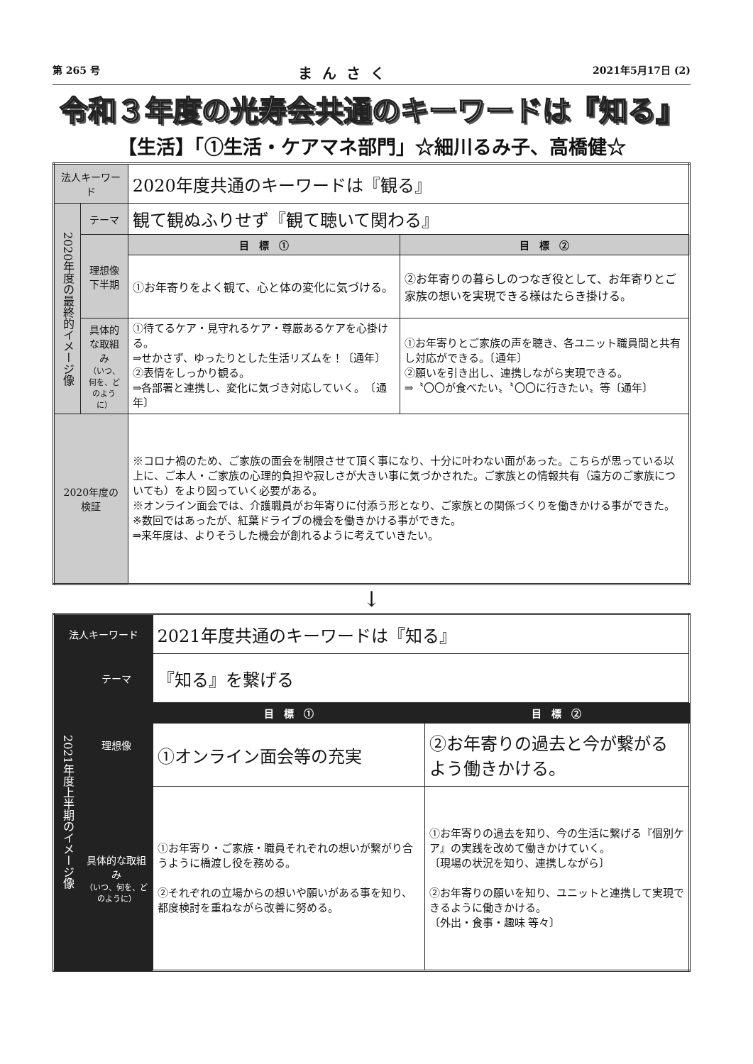第 265 号 まんさく 2021年5月17日 (2)
令和３年度の光寿会共通のキーワードは『知る』
【生活】「①生活・ケアマネ部門」☆細川るみ子、高橋健☆
| 法人キーワード | | 2020年度共通のキーワードは『観る』 | |
| 2020年度の最終的イメージ像 | テーマ | 観て観ぬふりせず『観て聴いて関わる』 | |
| | 理想像 下半期 | 目 標 ① | 目 標 ② |
| | | ①お年寄りをよく観て、心と体の変化に気づける。 | ②お年寄りの暮らしのつなぎ役として、お年寄りとご家族の想いを実現できる様はたらき掛ける。 |
| | 具体的な取組み （いつ、何を、どのように） | ①待てるケア・見守れるケア・尊厳あるケアを心掛ける。 ⇒せかさず、ゆったりとした生活リズムを！〔通年〕 ②表情をしっかり観る。 ⇒各部署と連携し、変化に気づき対応していく。 〔通年〕 | ①お年寄りとご家族の声を聴き、各ユニット職員間と共有し対応ができる。〔通年〕 ②願いを引き出し、連携しながら実現できる。 ⇒〝〇〇が食べたい〟〝〇〇に行きたい〟等〔通年〕 |
| 2020年度の検証 | | ※コロナ禍のため、ご家族の面会を制限させて頂く事になり、十分に叶わない面があった。こちらが思っている以上に、ご本人・ご家族の心理的負担や寂しさが大きい事に気づかされた。ご家族との情報共有（遠方のご家族についても）をより図っていく必要がある。 ※オンライン面会では、介護職員がお年寄りに付添う形となり、ご家族との関係づくりを働きかける事ができた。 ※数回ではあったが、紅葉ドライブの機会を働きかける事ができた。 ⇒来年度は、よりそうした機会が創れるように考えていきたい。 | |
↓
| 法人キーワード | | 2021年度共通のキーワードは『知る』 | |
| 2021年度上半期のイメージ像 | テーマ | 『知る』を繋げる | |
| | 理想像 | 目 標 ① | 目 標 ② |
| | | ①オンライン面会等の充実 | ②お年寄りの過去と今が繋がるよう働きかける。 |
| | 具体的な取組み （いつ、何を、どのように） | ①お年寄り・ご家族・職員それぞれの想いが繋がり合うように橋渡し役を務める。 ②それぞれの立場からの想いや願いがある事を知り、都度検討を重ねながら改善に努める。 | ①お年寄りの過去を知り、今の生活に繋げる『個別ケア』の実践を改めて働きかけていく。 〔現場の状況を知り、連携しながら〕 ②お年寄りの願いを知り、ユニットと連携して実現できるように働きかける。 〔外出・食事・趣味 等々〕 |